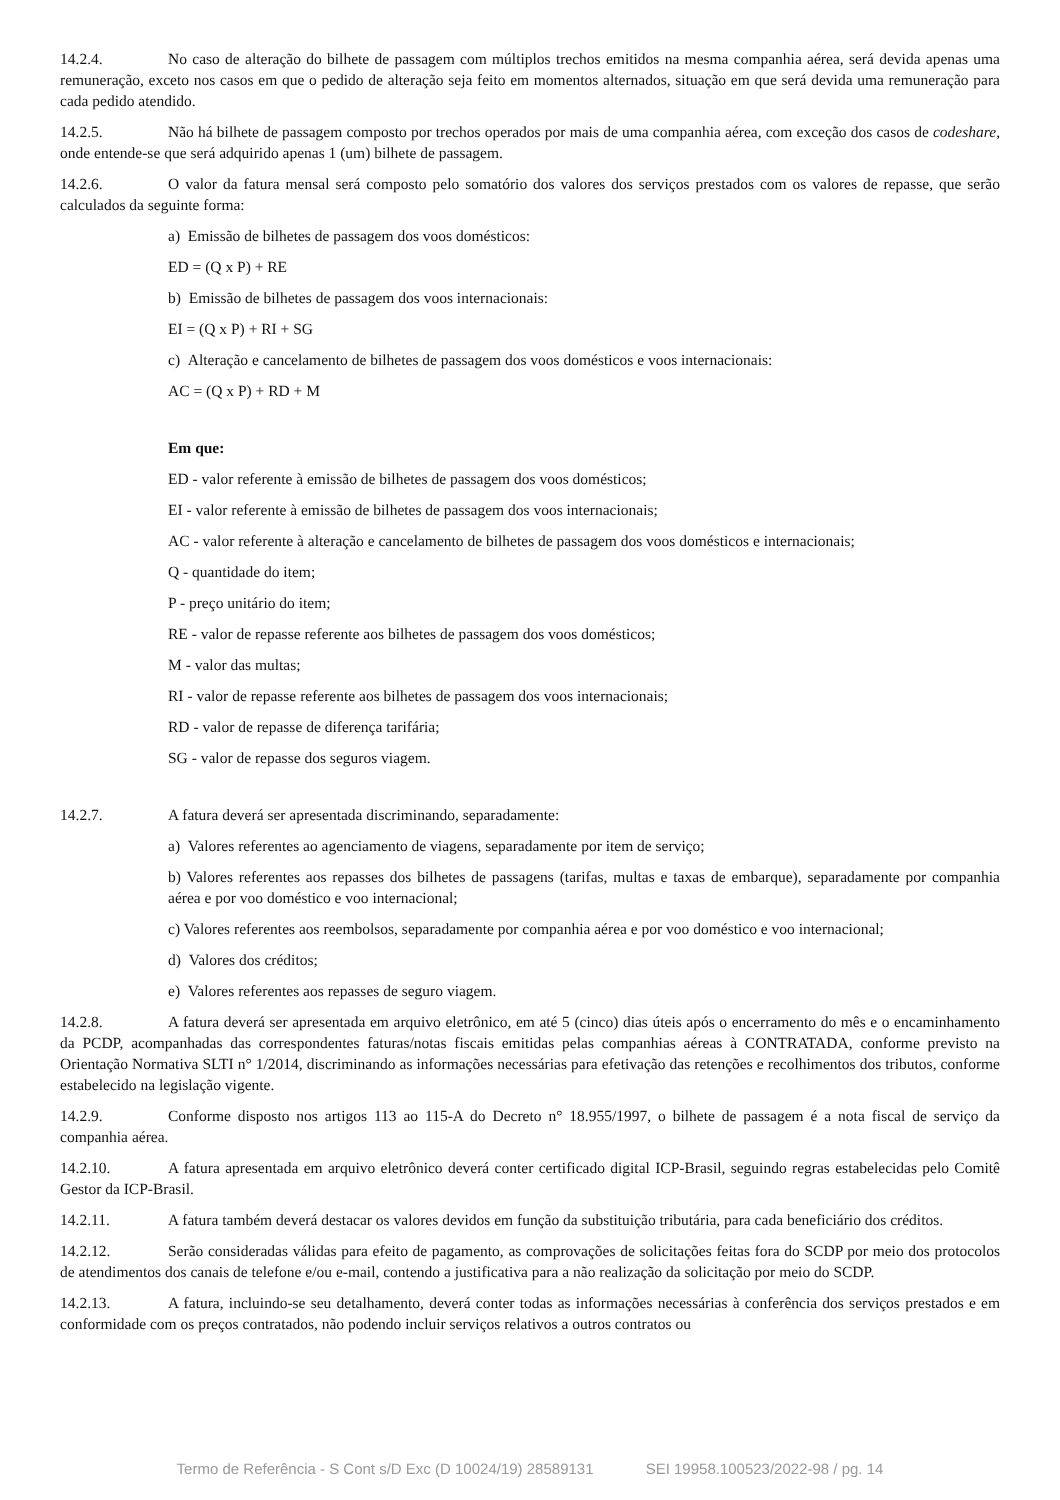14.2.4. No caso de alteração do bilhete de passagem com múltiplos trechos emitidos na mesma companhia aérea, será devida apenas uma remuneração, exceto nos casos em que o pedido de alteração seja feito em momentos alternados, situação em que será devida uma remuneração para cada pedido atendido.
14.2.5. Não há bilhete de passagem composto por trechos operados por mais de uma companhia aérea, com exceção dos casos de codeshare, onde entende-se que será adquirido apenas 1 (um) bilhete de passagem.
14.2.6. O valor da fatura mensal será composto pelo somatório dos valores dos serviços prestados com os valores de repasse, que serão calculados da seguinte forma:
a) Emissão de bilhetes de passagem dos voos domésticos:
ED = (Q x P) + RE
b) Emissão de bilhetes de passagem dos voos internacionais:
EI = (Q x P) + RI + SG
c) Alteração e cancelamento de bilhetes de passagem dos voos domésticos e voos internacionais:
AC = (Q x P) + RD + M
Em que:
ED - valor referente à emissão de bilhetes de passagem dos voos domésticos;
EI - valor referente à emissão de bilhetes de passagem dos voos internacionais;
AC - valor referente à alteração e cancelamento de bilhetes de passagem dos voos domésticos e internacionais;
Q - quantidade do item;
P - preço unitário do item;
RE - valor de repasse referente aos bilhetes de passagem dos voos domésticos;
M - valor das multas;
RI - valor de repasse referente aos bilhetes de passagem dos voos internacionais;
RD - valor de repasse de diferença tarifária;
SG - valor de repasse dos seguros viagem.
14.2.7. A fatura deverá ser apresentada discriminando, separadamente:
a) Valores referentes ao agenciamento de viagens, separadamente por item de serviço;
b) Valores referentes aos repasses dos bilhetes de passagens (tarifas, multas e taxas de embarque), separadamente por companhia aérea e por voo doméstico e voo internacional;
c) Valores referentes aos reembolsos, separadamente por companhia aérea e por voo doméstico e voo internacional;
d) Valores dos créditos;
e) Valores referentes aos repasses de seguro viagem.
14.2.8. A fatura deverá ser apresentada em arquivo eletrônico, em até 5 (cinco) dias úteis após o encerramento do mês e o encaminhamento da PCDP, acompanhadas das correspondentes faturas/notas fiscais emitidas pelas companhias aéreas à CONTRATADA, conforme previsto na Orientação Normativa SLTI n° 1/2014, discriminando as informações necessárias para efetivação das retenções e recolhimentos dos tributos, conforme estabelecido na legislação vigente.
14.2.9. Conforme disposto nos artigos 113 ao 115-A do Decreto n° 18.955/1997, o bilhete de passagem é a nota fiscal de serviço da companhia aérea.
14.2.10. A fatura apresentada em arquivo eletrônico deverá conter certificado digital ICP-Brasil, seguindo regras estabelecidas pelo Comitê Gestor da ICP-Brasil.
14.2.11. A fatura também deverá destacar os valores devidos em função da substituição tributária, para cada beneficiário dos créditos.
14.2.12. Serão consideradas válidas para efeito de pagamento, as comprovações de solicitações feitas fora do SCDP por meio dos protocolos de atendimentos dos canais de telefone e/ou e-mail, contendo a justificativa para a não realização da solicitação por meio do SCDP.
14.2.13. A fatura, incluindo-se seu detalhamento, deverá conter todas as informações necessárias à conferência dos serviços prestados e em conformidade com os preços contratados, não podendo incluir serviços relativos a outros contratos ou
Termo de Referência - S Cont s/D Exc (D 10024/19) 28589131 SEI 19958.100523/2022-98 / pg. 14